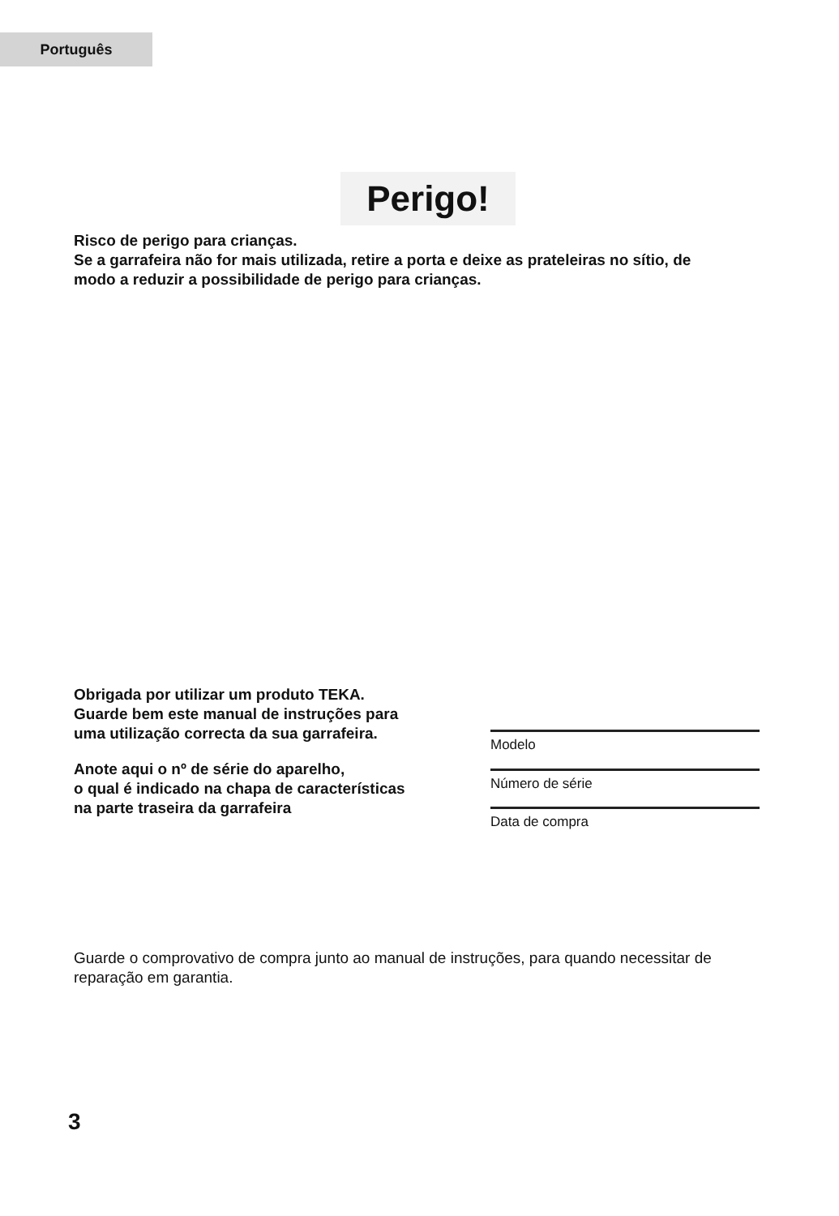Português
Perigo!
Risco de perigo para crianças.
Se a garrafeira não for mais utilizada, retire a porta e deixe as prateleiras no sítio, de
modo a reduzir a possibilidade de perigo para crianças.
Obrigada por utilizar um produto TEKA.
Guarde bem este manual de instruções para
uma utilização correcta da sua garrafeira.
Modelo
Anote aqui o nº de série do aparelho,
o qual é indicado na chapa de características
na parte traseira da garrafeira
Número de série
Data de compra
Guarde o comprovativo de compra junto ao manual de instruções, para quando necessitar de
reparação em garantia.
3